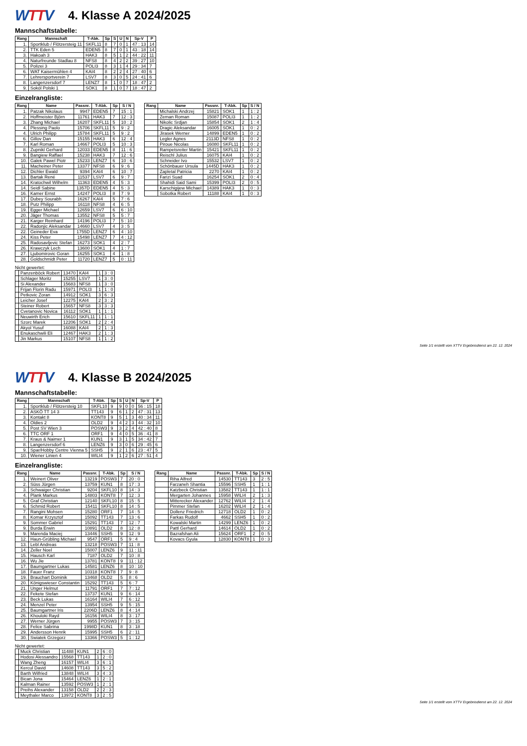WTTV
4. Klasse A 2024/2025
Mannschaftstabelle:
| Rang | Mannschaft | T-Abk. | Sp | S | U | N | Sp-V | P |
| --- | --- | --- | --- | --- | --- | --- | --- | --- |
| 1. | Sportklub / Flötzersteig 11 | SKFL11 | 8 | 7 | 0 | 1 | 47 : 13 | 14 |
| 2. | TTK Eden 5 | EDEN5 | 8 | 7 | 0 | 1 | 43 : 18 | 14 |
| 3. | Hakoah 3 | HAK3 | 8 | 5 | 1 | 2 | 44 : 22 | 11 |
| 4. | Naturfreunde Stadlau 8 | NFS8 | 8 | 4 | 2 | 2 | 39 : 27 | 10 |
| 5. | Polizei 3 | POLI3 | 8 | 3 | 1 | 4 | 29 : 34 | 7 |
| 6. | WAT Kaisermühlen 4 | KAI4 | 8 | 2 | 2 | 4 | 27 : 40 | 6 |
| 7. | Lehrersportverein 7 | LSV7 | 8 | 3 | 0 | 5 | 24 : 41 | 6 |
| 8. | Langenzersdorf 7 | LENZ7 | 8 | 1 | 0 | 7 | 18 : 47 | 2 |
| 9. | Sokól Polski 1 | SOK1 | 8 | 1 | 0 | 7 | 18 : 47 | 2 |
Einzelrangliste:
| Rang | Name | Passnr. | T-Abk. | Sp | S / N |
| --- | --- | --- | --- | --- | --- |
| 1. | Patzak Nikolaus | 9947 | EDEN5 | 7 | 15 : 1 |
| 2. | Hoffmeister Björn | 11761 | HAK3 | 7 | 12 : 3 |
| 3. | Zhang Michael | 16207 | SKFL11 | 5 | 10 : 2 |
| 4. | Plessing Paolo | 15706 | SKFL11 | 5 | 9 : 2 |
| 4. | Ulrich Philipp | 15784 | SKFL11 | 5 | 9 : 2 |
| 6. | Gillov Dan | 15155 | HAK3 | 6 | 12 : 4 |
| 7. | Karl Roman | 14667 | POLI3 | 5 | 10 : 3 |
| 8. | Zupnikl Gerhard | 12033 | EDEN5 | 8 | 11 : 6 |
| 9. | Bangiew Raffael | 15238 | HAK3 | 7 | 12 : 6 |
| 10. | Galek Pawel Piotr | 15233 | LENZ7 | 6 | 10 : 6 |
| 11. | Macheiner Peter | 13377 | NFS8 | 6 | 9 : 6 |
| 12. | Dichler Ewald | 9394 | KAI4 | 6 | 10 : 7 |
| 13. | Bartak René | 11537 | LSV7 | 6 | 9 : 7 |
| 14. | Kratochwil Wilhelm | 11363 | EDEN5 | 4 | 5 : 3 |
| 14. | Seidl Sabine | 1357D | EDEN5 | 4 | 5 : 3 |
| 16. | Kamer Ernst | 14247 | POLI3 | 8 | 7 : 9 |
| 17. | Dubey Sourabh | 16267 | KAI4 | 5 | 7 : 6 |
| 18. | Putz Philipp | 16118 | NFS8 | 4 | 6 : 5 |
| 19. | Egger Michael | 12659 | LSV7 | 6 | 6 : 10 |
| 20. | Jäger Thomas | 13552 | NFS8 | 5 | 5 : 7 |
| 21. | Karger Reinhard | 14196 | POLI3 | 7 | 5 : 10 |
| 22. | Radonjic Aleksandar | 14660 | LSV7 | 4 | 3 : 5 |
| 22. | Geineder Eva | 1755D | LENZ7 | 6 | 4 : 10 |
| 24. | Kiss Peter | 15498 | LENZ7 | 7 | 4 : 12 |
| 25. | Radosavljevic Stefan | 16273 | SOK1 | 4 | 2 : 7 |
| 26. | Krawczyk Lech | 13600 | SOK1 | 4 | 1 : 7 |
| 27. | Ljubomirovic Goran | 16255 | SOK1 | 4 | 1 : 8 |
| 28. | Goldschmidt Peter | 11720 | LENZ7 | 5 | 0 : 11 |
Nicht gewertet:
| | Panzenböck Robert | 13470 | KAI4 | 1 | 3 : 0 |
| | Schlager Moritz | 15255 | LSV7 | 1 | 3 : 0 |
| | Si Alexander | 15683 | NFS8 | 1 | 3 : 0 |
| | Frijan Florin Radu | 15971 | POLI3 | 1 | 1 : 0 |
| | Petkovic Zoran | 14912 | SOK1 | 3 | 6 : 3 |
| | Leicher Josef | 12275 | KAI4 | 2 | 3 : 2 |
| | Steiner Robert | 15657 | NFS8 | 3 | 3 : 3 |
| | Cvetanovic Novica | 16112 | SOK1 | 1 | 1 : 1 |
| | Neuwirth Erich | 15610 | SKFL11 | 1 | 1 : 1 |
| | Szorc Marek | 12206 | SOK1 | 2 | 2 : 4 |
| | Akyol Yusuf | 16088 | KAI4 | 2 | 1 : 3 |
| | Enukaschwili Eli | 12467 | HAK3 | 2 | 1 : 3 |
| | Jin Markus | 15107 | NFS8 | 1 | 1 : 2 |
| Rang | Name | Passnr. | T-Abk. | Sp | S / N |
| --- | --- | --- | --- | --- | --- |
| | Michalski Andrzej | 15821 | SOK1 | 1 | 1 : 2 |
| | Zeman Roman | 15087 | POLI3 | 1 | 1 : 2 |
| | Nikolic Srdjan | 15854 | SOK1 | 2 | 1 : 4 |
| | Dragic Aleksandar | 16005 | SOK1 | 1 | 0 : 2 |
| | Jirasek Werner | 14899 | EDEN5 | 1 | 0 : 2 |
| | Legler Agnes | 2113D | NFS8 | 1 | 0 : 2 |
| | Piroue Nicolas | 16080 | SKFL11 | 1 | 0 : 2 |
| | Rampetsreiter Martin | 15421 | SKFL11 | 1 | 0 : 2 |
| | Reischl Julius | 16075 | KAI4 | 1 | 0 : 2 |
| | Schneider Ivo | 15532 | LSV7 | 1 | 0 : 2 |
| | Schönbauer Ursula | 1445D | HAK3 | 1 | 0 : 2 |
| | Zapletal Patricia | 2270 | KAI4 | 1 | 0 : 2 |
| | Farizi Suad | 16254 | SOK1 | 2 | 0 : 4 |
| | Shahidi Said Sami | 15399 | POLI3 | 2 | 0 : 5 |
| | Karschigijew Michael | 14389 | HAK3 | 1 | 0 : 3 |
| | Sobotka Robert | 11188 | KAI4 | 1 | 0 : 3 |
Seite 1/1 erstellt vom XTTV Ergebnisdienst am 22. 12. 2024
WTTV
4. Klasse B 2024/2025
Mannschaftstabelle:
| Rang | Mannschaft | T-Abk. | Sp | S | U | N | Sp-V | P |
| --- | --- | --- | --- | --- | --- | --- | --- | --- |
| 1. | Sportklub / Flötzersteig 10 | SKFL10 | 9 | 9 | 0 | 0 | 56 : 15 | 18 |
| 2. | ASKÖ TT 14 3 | TT143 | 9 | 6 | 1 | 2 | 47 : 31 | 13 |
| 3. | Kontakt 8 | KONT8 | 9 | 5 | 1 | 3 | 40 : 34 | 11 |
| 4. | Oldies 2 | OLD2 | 9 | 4 | 2 | 3 | 44 : 32 | 10 |
| 5. | Post SV Wien 3 | POSW3 | 9 | 3 | 2 | 4 | 42 : 40 | 8 |
| 6. | TTC ORF 1 | ORF1 | 9 | 4 | 0 | 5 | 36 : 41 | 8 |
| 7. | Kraus & Naimer 1 | KUN1 | 9 | 3 | 1 | 5 | 34 : 42 | 7 |
| 8. | Langenzersdorf 6 | LENZ6 | 9 | 3 | 0 | 6 | 29 : 45 | 6 |
| 9. | Spar/Hobby Centre Vienna 5 | SSH5 | 9 | 2 | 1 | 6 | 23 : 47 | 5 |
| 10. | Wiener Linien 4 | WILI4 | 9 | 1 | 2 | 6 | 27 : 51 | 4 |
Einzelrangliste:
| Rang | Name | Passnr. | T-Abk. | Sp | S / N |
| --- | --- | --- | --- | --- | --- |
| 1. | Weinert Oliver | 13219 | POSW3 | 7 | 20 : 0 |
| 2. | Süss Jürgen | 13759 | KUN1 | 8 | 17 : 3 |
| 3. | Schwaiger Christian | 9204 | SKFL10 | 8 | 14 : 3 |
| 4. | Plank Markus | 14803 | KONT8 | 7 | 12 : 3 |
| 5. | Graf Christian | 12140 | SKFL10 | 8 | 15 : 5 |
| 6. | Schmid Robert | 15411 | SKFL10 | 8 | 14 : 5 |
| 7. | Rangini Mohsen | 15280 | ORF1 | 7 | 14 : 5 |
| 8. | Komar Krzysztof | 15092 | TT143 | 7 | 13 : 6 |
| 9. | Sommer Gabriel | 15291 | TT143 | 7 | 12 : 7 |
| 9. | Burda Erwin | 10891 | OLD2 | 8 | 12 : 8 |
| 9. | Marenda Maciej | 13446 | SSH5 | 9 | 12 : 9 |
| 12. | Haun-Grübling Michael | 9547 | ORF1 | 5 | 9 : 4 |
| 13. | Lebl Andreas | 13218 | POSW3 | 7 | 11 : 8 |
| 14. | Zeller Noel | 15007 | LENZ6 | 9 | 11 : 11 |
| 15. | Hausch Karl | 7187 | OLD2 | 7 | 10 : 8 |
| 16. | Wu Jie | 13781 | KONT8 | 9 | 11 : 12 |
| 17. | Baumgartner Lukas | 14581 | LENZ6 | 8 | 10 : 10 |
| 18. | Fauer Franz | 10318 | KONT8 | 7 | 9 : 8 |
| 19. | Brauchart Dominik | 13468 | OLD2 | 5 | 8 : 6 |
| 20. | Königswieser Constantin | 15292 | TT143 | 5 | 6 : 7 |
| 21. | Unger Helmut | 11791 | ORF1 | 7 | 7 : 12 |
| 22. | Fekete Stefan | 13737 | KUN1 | 9 | 6 : 14 |
| 23. | Beck Lukas | 16164 | WILI4 | 7 | 6 : 12 |
| 24. | Menzel Peter | 13954 | SSH5 | 9 | 5 : 15 |
| 25. | Baumgartner Iris | 2206D | LENZ6 | 8 | 4 : 14 |
| 26. | Khouloki Rayd | 16156 | WILI4 | 8 | 3 : 17 |
| 27. | Werner Jürgen | 9955 | POSW3 | 7 | 3 : 15 |
| 28. | Felice Sabrina | 1998D | KUN1 | 8 | 3 : 18 |
| 29. | Andersson Henrik | 15995 | SSH5 | 6 | 2 : 11 |
| 30. | Swiatek Grzegorz | 13366 | POSW3 | 5 | 1 : 12 |
Nicht gewertet:
| | Muck Christian | 11488 | KUN1 | 2 | 6 : 0 |
| | Hodosi Alessandro | 15568 | TT143 | 1 | 2 : 0 |
| | Wang Zheng | 16157 | WILI4 | 3 | 6 : 1 |
| | Kercul David | 14608 | TT143 | 3 | 5 : 2 |
| | Barth Wilfried | 13848 | WILI4 | 3 | 4 : 3 |
| | Bican Jona | 15464 | LENZ6 | 1 | 2 : 1 |
| | Kalman Rainer | 13592 | POSW3 | 1 | 2 : 1 |
| | Preihs Alexander | 13158 | OLD2 | 2 | 2 : 3 |
| | Meythaler Marco | 13972 | KONT8 | 3 | 2 : 5 |
| Rang | Name | Passnr. | T-Abk. | Sp | S / N |
| --- | --- | --- | --- | --- | --- |
| | Riha Alfred | 14530 | TT143 | 3 | 2 : 5 |
| | Farzaneh Shantia | 15596 | SSH5 | 1 | 1 : 1 |
| | Katzbeck Christian | 13582 | TT143 | 1 | 1 : 1 |
| | Mergarten Johannes | 15958 | WILI4 | 2 | 1 : 3 |
| | Mitterecker Alexander | 12762 | WILI4 | 2 | 1 : 4 |
| | Pimmer Stefan | 16202 | WILI4 | 2 | 1 : 4 |
| | Dollenz Friedrich | 12718 | OLD2 | 1 | 0 : 2 |
| | Farkas Rudolf | 4662 | SSH5 | 1 | 0 : 2 |
| | Kowalski Martin | 14299 | LENZ6 | 1 | 0 : 2 |
| | Pattl Gerhard | 14614 | OLD2 | 1 | 0 : 2 |
| | Bazrafshan Ali | 15624 | ORF1 | 2 | 0 : 5 |
| | Kovacs Gyula | 12830 | KONT8 | 1 | 0 : 3 |
Seite 1/1 erstellt vom XTTV Ergebnisdienst am 22. 12. 2024